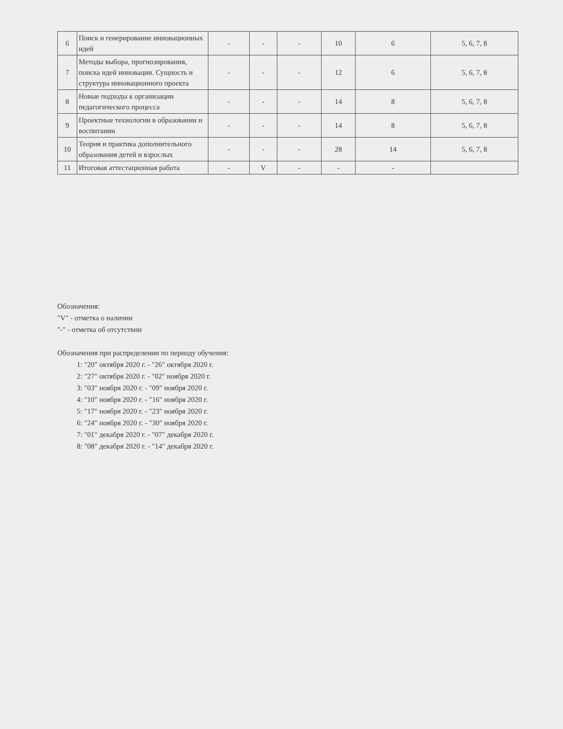| 6 | Поиск и генерирование инновационных идей | - | - | - | 10 | 6 | 5, 6, 7, 8 |
| 7 | Методы выбора, прогнозирования, поиска идей инновации. Сущность и структура инновационного проекта | - | - | - | 12 | 6 | 5, 6, 7, 8 |
| 8 | Новые подходы к организации педагогического процесса | - | - | - | 14 | 8 | 5, 6, 7, 8 |
| 9 | Проектные технологии в образовании и воспитании | - | - | - | 14 | 8 | 5, 6, 7, 8 |
| 10 | Теория и практика дополнительного образования детей и взрослых | - | - | - | 28 | 14 | 5, 6, 7, 8 |
| 11 | Итоговая аттестационная работа | - | V | - | - | - | |
Обозначения:
"V" - отметка о наличии
"-" - отметка об отсутствии
Обозначения при распределении по периоду обучения:
1: "20" октября 2020 г. - "26" октября 2020 г.
2: "27" октября 2020 г. - "02" ноября 2020 г.
3: "03" ноября 2020 г. - "09" ноября 2020 г.
4: "10" ноября 2020 г. - "16" ноября 2020 г.
5: "17" ноября 2020 г. - "23" ноября 2020 г.
6: "24" ноября 2020 г. - "30" ноября 2020 г.
7: "01" декабря 2020 г. - "07" декабря 2020 г.
8: "08" декабря 2020 г. - "14" декабря 2020 г.